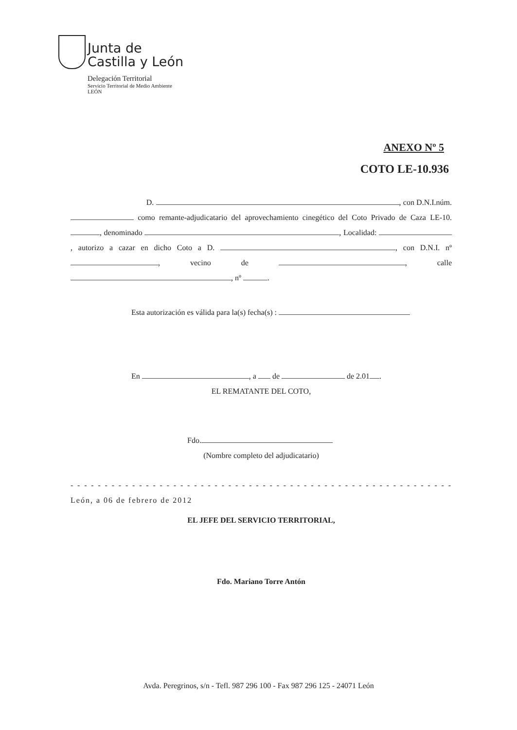Junta de
Castilla y León
Delegación Territorial
Servicio Territorial de Medio Ambiente
LEÓN
ANEXO Nº 5
COTO LE-10.936
D. , con D.N.I.núm. como remante-adjudicatario del aprovechamiento cinegético del Coto Privado de Caza LE-10. , denominado , Localidad: , autorizo a cazar en dicho Coto a D. , con D.N.I. nº , vecino de , calle , nº .
Esta autorización es válida para la(s) fecha(s) :
En , a de de 2.01 .
EL REMATANTE DEL COTO,
Fdo.
(Nombre completo del adjudicatario)
- - - - - - - - - - - - - - - - - - - - - - - - - - - - - - - - - - - - - - - - - - - - - - - - - - - - - - - - León, a 06 de febrero de 2012
EL JEFE DEL SERVICIO TERRITORIAL,
Fdo. Mariano Torre Antón
Avda. Peregrinos, s/n - Tefl. 987 296 100 - Fax 987 296 125 - 24071 León